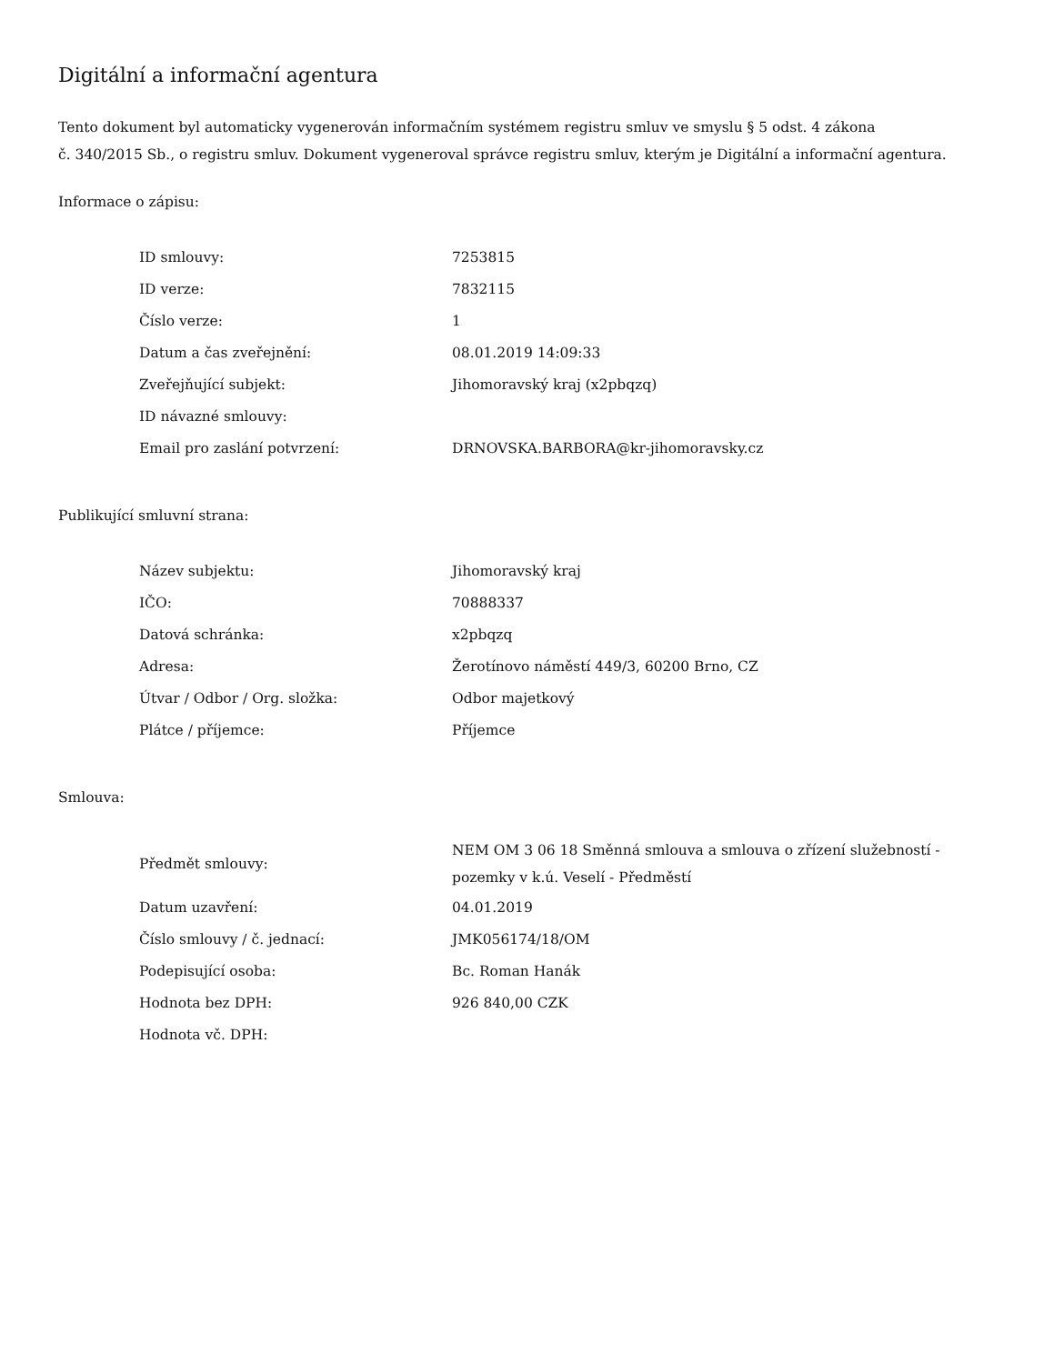Digitální a informační agentura
Tento dokument byl automaticky vygenerován informačním systémem registru smluv ve smyslu § 5 odst. 4 zákona
č. 340/2015 Sb., o registru smluv. Dokument vygeneroval správce registru smluv, kterým je Digitální a informační agentura.
Informace o zápisu:
| ID smlouvy: | 7253815 |
| ID verze: | 7832115 |
| Číslo verze: | 1 |
| Datum a čas zveřejnění: | 08.01.2019 14:09:33 |
| Zveřejňující subjekt: | Jihomoravský kraj (x2pbqzq) |
| ID návazné smlouvy: | |
| Email pro zaslání potvrzení: | DRNOVSKA.BARBORA@kr-jihomoravsky.cz |
Publikující smluvní strana:
| Název subjektu: | Jihomoravský kraj |
| IČO: | 70888337 |
| Datová schránka: | x2pbqzq |
| Adresa: | Žerotínovo náměstí 449/3, 60200 Brno, CZ |
| Útvar / Odbor / Org. složka: | Odbor majetkový |
| Plátce / příjemce: | Příjemce |
Smlouva:
| Předmět smlouvy: | NEM OM 3 06 18 Směnná smlouva a smlouva o zřízení služebností - pozemky v k.ú. Veselí - Předměstí |
| Datum uzavření: | 04.01.2019 |
| Číslo smlouvy / č. jednací: | JMK056174/18/OM |
| Podepisující osoba: | Bc. Roman Hanák |
| Hodnota bez DPH: | 926 840,00 CZK |
| Hodnota vč. DPH: | |